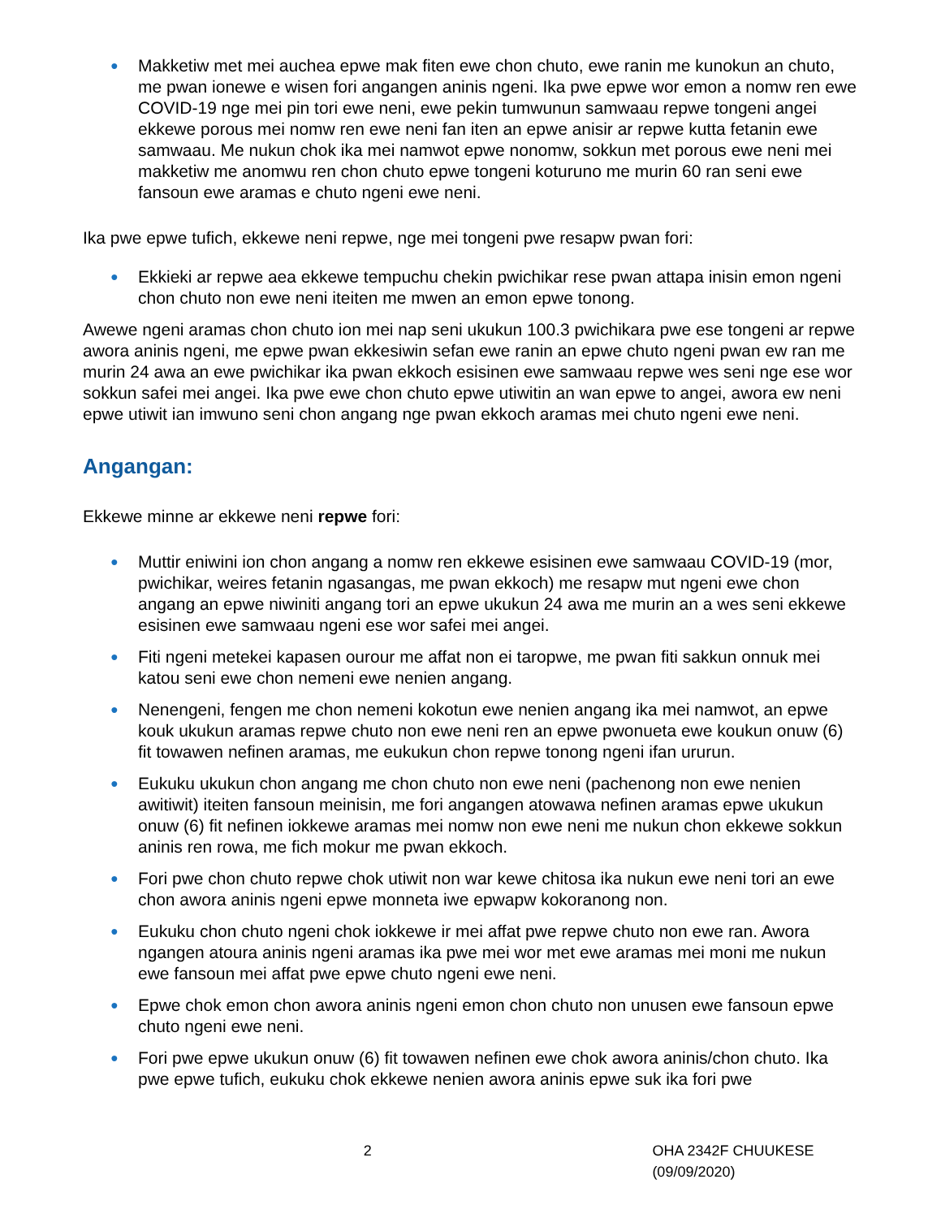● Makketiw met mei auchea epwe mak fiten ewe chon chuto, ewe ranin me kunokun an chuto, me pwan ionewe e wisen fori angangen aninis ngeni. Ika pwe epwe wor emon a nomw ren ewe COVID-19 nge mei pin tori ewe neni, ewe pekin tumwunun samwaau repwe tongeni angei ekkewe porous mei nomw ren ewe neni fan iten an epwe anisir ar repwe kutta fetanin ewe samwaau. Me nukun chok ika mei namwot epwe nonomw, sokkun met porous ewe neni mei makketiw me anomwu ren chon chuto epwe tongeni koturuno me murin 60 ran seni ewe fansoun ewe aramas e chuto ngeni ewe neni.
Ika pwe epwe tufich, ekkewe neni repwe, nge mei tongeni pwe resapw pwan fori:
● Ekkieki ar repwe aea ekkewe tempuchu chekin pwichikar rese pwan attapa inisin emon ngeni chon chuto non ewe neni iteiten me mwen an emon epwe tonong.
Awewe ngeni aramas chon chuto ion mei nap seni ukukun 100.3 pwichikara pwe ese tongeni ar repwe awora aninis ngeni, me epwe pwan ekkesiwin sefan ewe ranin an epwe chuto ngeni pwan ew ran me murin 24 awa an ewe pwichikar ika pwan ekkoch esisinen ewe samwaau repwe wes seni nge ese wor sokkun safei mei angei. Ika pwe ewe chon chuto epwe utiwitin an wan epwe to angei, awora ew neni epwe utiwit ian imwuno seni chon angang nge pwan ekkoch aramas mei chuto ngeni ewe neni.
Angangan:
Ekkewe minne ar ekkewe neni repwe fori:
● Muttir eniwini ion chon angang a nomw ren ekkewe esisinen ewe samwaau COVID-19 (mor, pwichikar, weires fetanin ngasangas, me pwan ekkoch) me resapw mut ngeni ewe chon angang an epwe niwiniti angang tori an epwe ukukun 24 awa me murin an a wes seni ekkewe esisinen ewe samwaau ngeni ese wor safei mei angei.
● Fiti ngeni metekei kapasen ourour me affat non ei taropwe, me pwan fiti sakkun onnuk mei katou seni ewe chon nemeni ewe nenien angang.
● Nenengeni, fengen me chon nemeni kokotun ewe nenien angang ika mei namwot, an epwe kouk ukukun aramas repwe chuto non ewe neni ren an epwe pwonueta ewe koukun onuw (6) fit towawen nefinen aramas, me eukukun chon repwe tonong ngeni ifan ururun.
● Eukuku ukukun chon angang me chon chuto non ewe neni (pachenong non ewe nenien awitiwit) iteiten fansoun meinisin, me fori angangen atowawa nefinen aramas epwe ukukun onuw (6) fit nefinen iokkewe aramas mei nomw non ewe neni me nukun chon ekkewe sokkun aninis ren rowa, me fich mokur me pwan ekkoch.
● Fori pwe chon chuto repwe chok utiwit non war kewe chitosa ika nukun ewe neni tori an ewe chon awora aninis ngeni epwe monneta iwe epwapw kokoranong non.
● Eukuku chon chuto ngeni chok iokkewe ir mei affat pwe repwe chuto non ewe ran. Awora ngangen atoura aninis ngeni aramas ika pwe mei wor met ewe aramas mei moni me nukun ewe fansoun mei affat pwe epwe chuto ngeni ewe neni.
● Epwe chok emon chon awora aninis ngeni emon chon chuto non unusen ewe fansoun epwe chuto ngeni ewe neni.
● Fori pwe epwe ukukun onuw (6) fit towawen nefinen ewe chok awora aninis/chon chuto. Ika pwe epwe tufich, eukuku chok ekkewe nenien awora aninis epwe suk ika fori pwe
2 OHA 2342F CHUUKESE (09/09/2020)